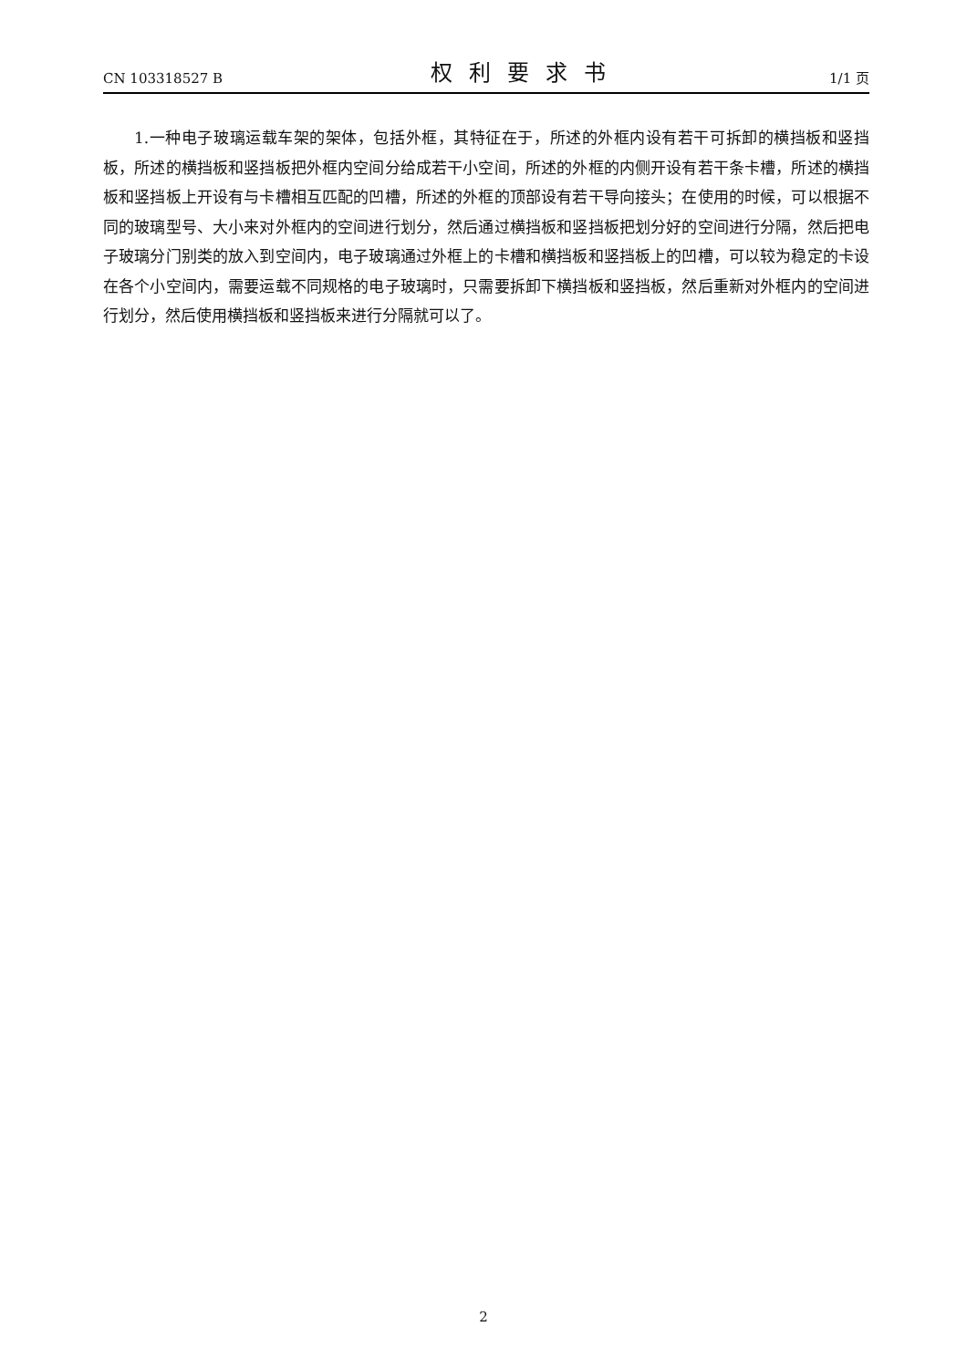CN 103318527 B 权利要求书 1/1 页
1.一种电子玻璃运载车架的架体，包括外框，其特征在于，所述的外框内设有若干可拆卸的横挡板和竖挡板，所述的横挡板和竖挡板把外框内空间分给成若干小空间，所述的外框的内侧开设有若干条卡槽，所述的横挡板和竖挡板上开设有与卡槽相互匹配的凹槽，所述的外框的顶部设有若干导向接头；在使用的时候，可以根据不同的玻璃型号、大小来对外框内的空间进行划分，然后通过横挡板和竖挡板把划分好的空间进行分隔，然后把电子玻璃分门别类的放入到空间内，电子玻璃通过外框上的卡槽和横挡板和竖挡板上的凹槽，可以较为稳定的卡设在各个小空间内，需要运载不同规格的电子玻璃时，只需要拆卸下横挡板和竖挡板，然后重新对外框内的空间进行划分，然后使用横挡板和竖挡板来进行分隔就可以了。
2